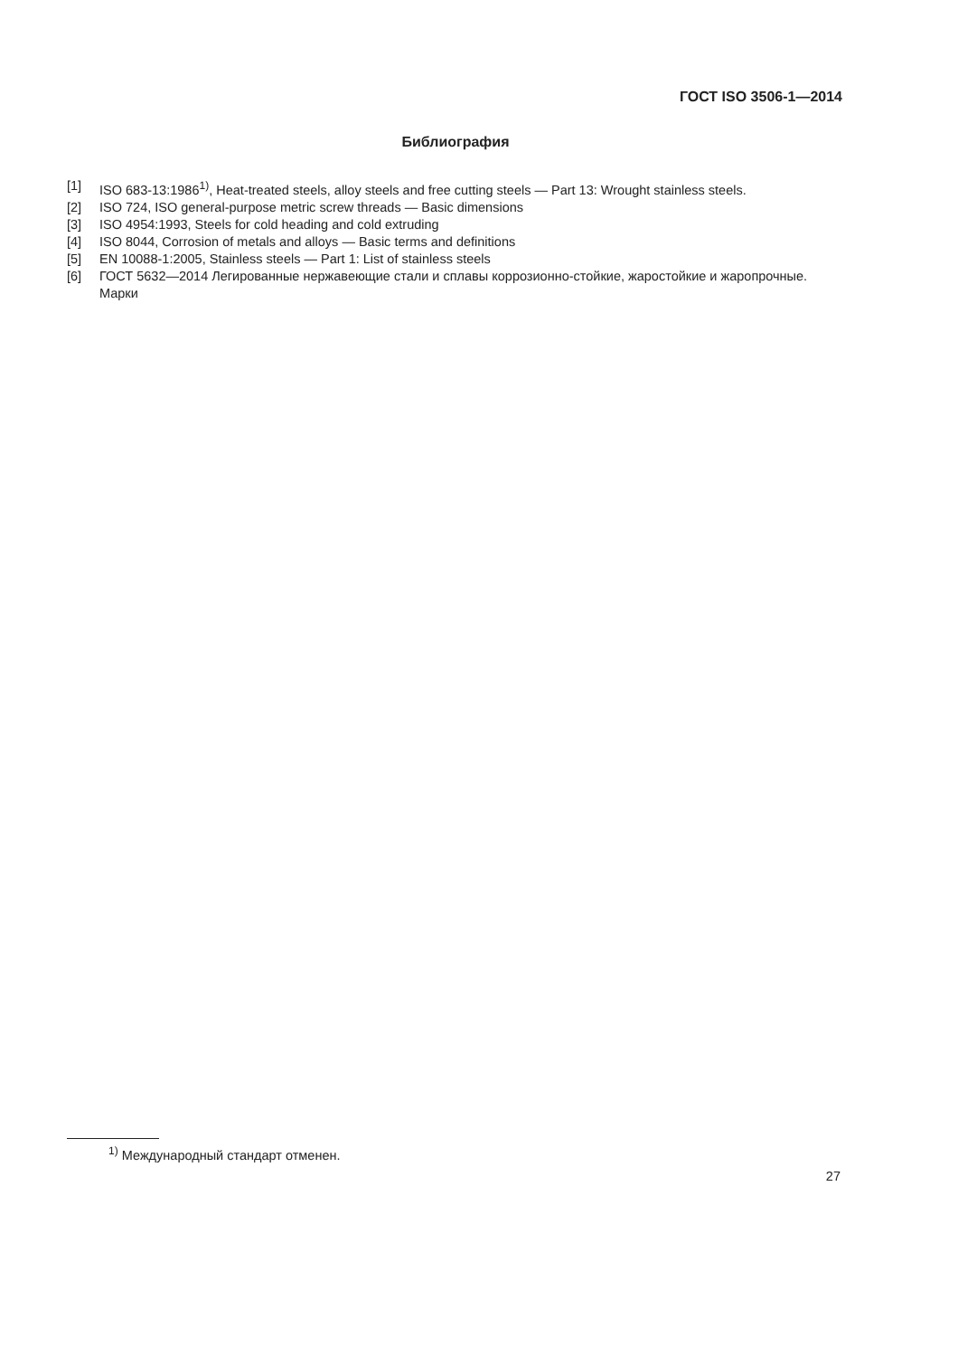ГОСТ ISO 3506-1—2014
Библиография
[1] ISO 683-13:1986<sup>1)</sup>, Heat-treated steels, alloy steels and free cutting steels — Part 13: Wrought stainless steels.
[2] ISO 724, ISO general-purpose metric screw threads — Basic dimensions
[3] ISO 4954:1993, Steels for cold heading and cold extruding
[4] ISO 8044, Corrosion of metals and alloys — Basic terms and definitions
[5] EN 10088-1:2005, Stainless steels — Part 1: List of stainless steels
[6] ГОСТ 5632—2014 Легированные нержавеющие стали и сплавы коррозионно-стойкие, жаростойкие и жаропрочные. Марки
<sup>1)</sup> Международный стандарт отменен.
27